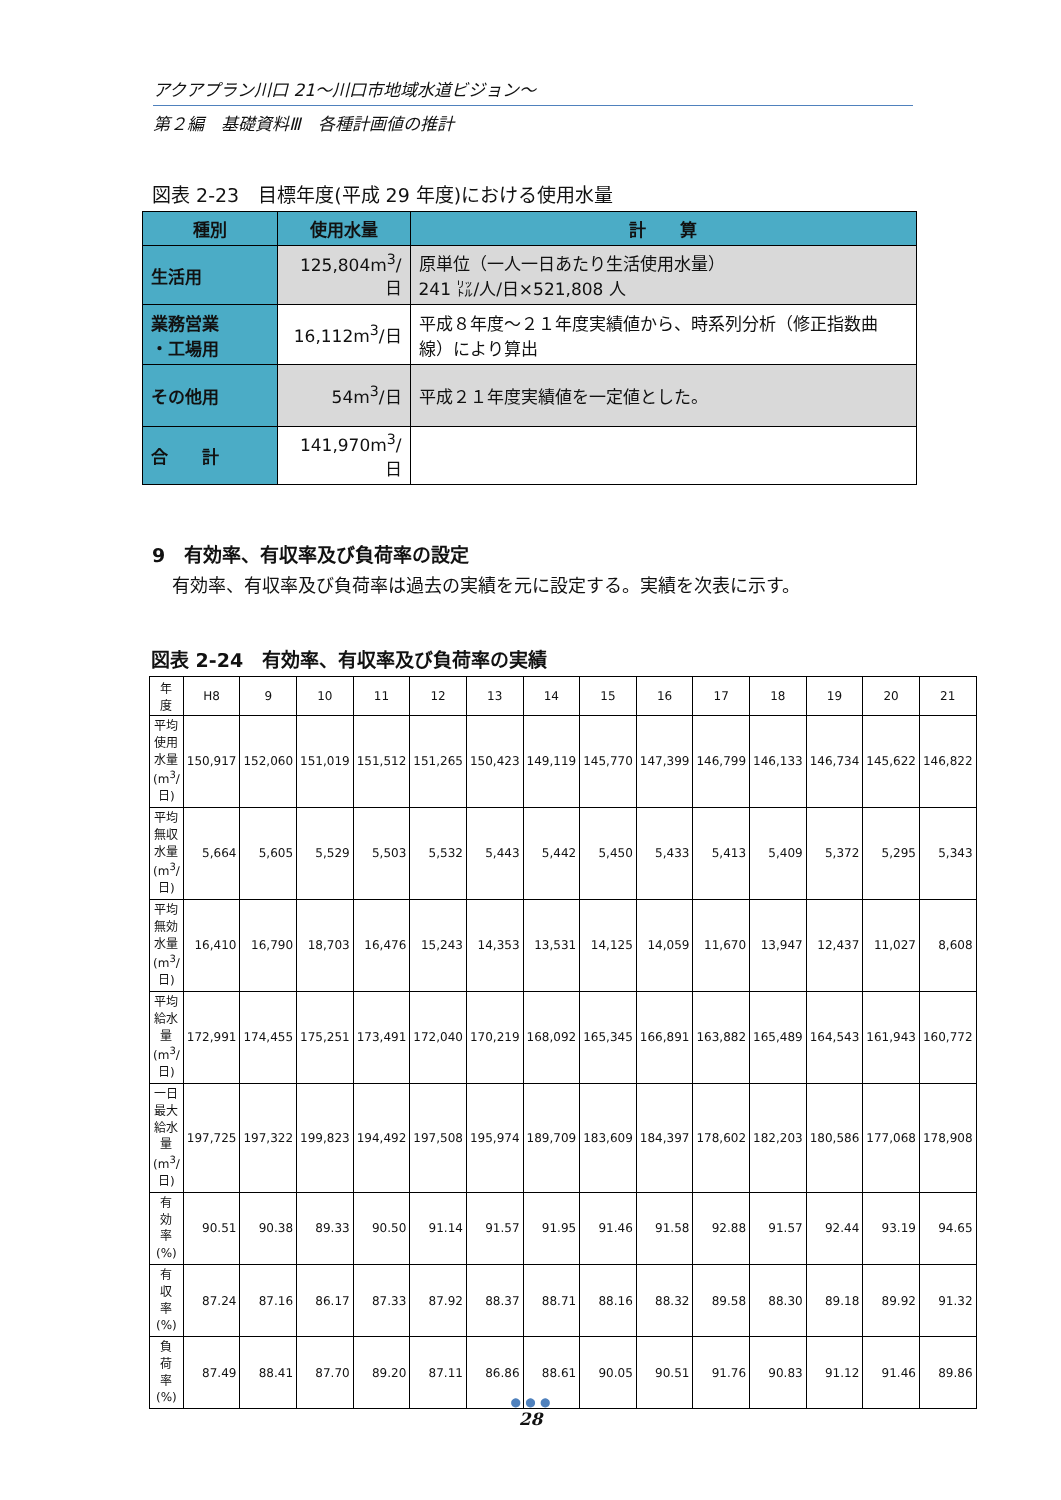アクアプラン川口 21～川口市地域水道ビジョン～
第２編　基礎資料Ⅲ　各種計画値の推計
図表 2-23　目標年度(平成 29 年度)における使用水量
| 種別 | 使用水量 | 計 算 |
| --- | --- | --- |
| 生活用 | 125,804m<sup>3</sup>/日 | 原単位（一人一日あたり生活使用水量） 241 ㍑/人/日×521,808 人 |
| 業務営業 ・工場用 | 16,112m<sup>3</sup>/日 | 平成８年度～２１年度実績値から、時系列分析（修正指数曲線）により算出 |
| その他用 | 54m<sup>3</sup>/日 | 平成２１年度実績値を一定値とした。 |
| 合 計 | 141,970m<sup>3</sup>/日 | |
9　有効率、有収率及び負荷率の設定
有効率、有収率及び負荷率は過去の実績を元に設定する。実績を次表に示す。
図表 2-24　有効率、有収率及び負荷率の実績
| 年 度 | H8 | 9 | 10 | 11 | 12 | 13 | 14 | 15 | 16 | 17 | 18 | 19 | 20 | 21 |
| --- | --- | --- | --- | --- | --- | --- | --- | --- | --- | --- | --- | --- | --- | --- |
| 平均使用水量(m<sup>3</sup>/日) | 150,917 | 152,060 | 151,019 | 151,512 | 151,265 | 150,423 | 149,119 | 145,770 | 147,399 | 146,799 | 146,133 | 146,734 | 145,622 | 146,822 |
| 平均無収水量(m<sup>3</sup>/日) | 5,664 | 5,605 | 5,529 | 5,503 | 5,532 | 5,443 | 5,442 | 5,450 | 5,433 | 5,413 | 5,409 | 5,372 | 5,295 | 5,343 |
| 平均無効水量(m<sup>3</sup>/日) | 16,410 | 16,790 | 18,703 | 16,476 | 15,243 | 14,353 | 13,531 | 14,125 | 14,059 | 11,670 | 13,947 | 12,437 | 11,027 | 8,608 |
| 平均給水量(m<sup>3</sup>/日) | 172,991 | 174,455 | 175,251 | 173,491 | 172,040 | 170,219 | 168,092 | 165,345 | 166,891 | 163,882 | 165,489 | 164,543 | 161,943 | 160,772 |
| 一日最大給水量(m<sup>3</sup>/日) | 197,725 | 197,322 | 199,823 | 194,492 | 197,508 | 195,974 | 189,709 | 183,609 | 184,397 | 178,602 | 182,203 | 180,586 | 177,068 | 178,908 |
| 有 効 率(%) | 90.51 | 90.38 | 89.33 | 90.50 | 91.14 | 91.57 | 91.95 | 91.46 | 91.58 | 92.88 | 91.57 | 92.44 | 93.19 | 94.65 |
| 有 収 率(%) | 87.24 | 87.16 | 86.17 | 87.33 | 87.92 | 88.37 | 88.71 | 88.16 | 88.32 | 89.58 | 88.30 | 89.18 | 89.92 | 91.32 |
| 負 荷 率(%) | 87.49 | 88.41 | 87.70 | 89.20 | 87.11 | 86.86 | 88.61 | 90.05 | 90.51 | 91.76 | 90.83 | 91.12 | 91.46 | 89.86 |
● ● ●
28